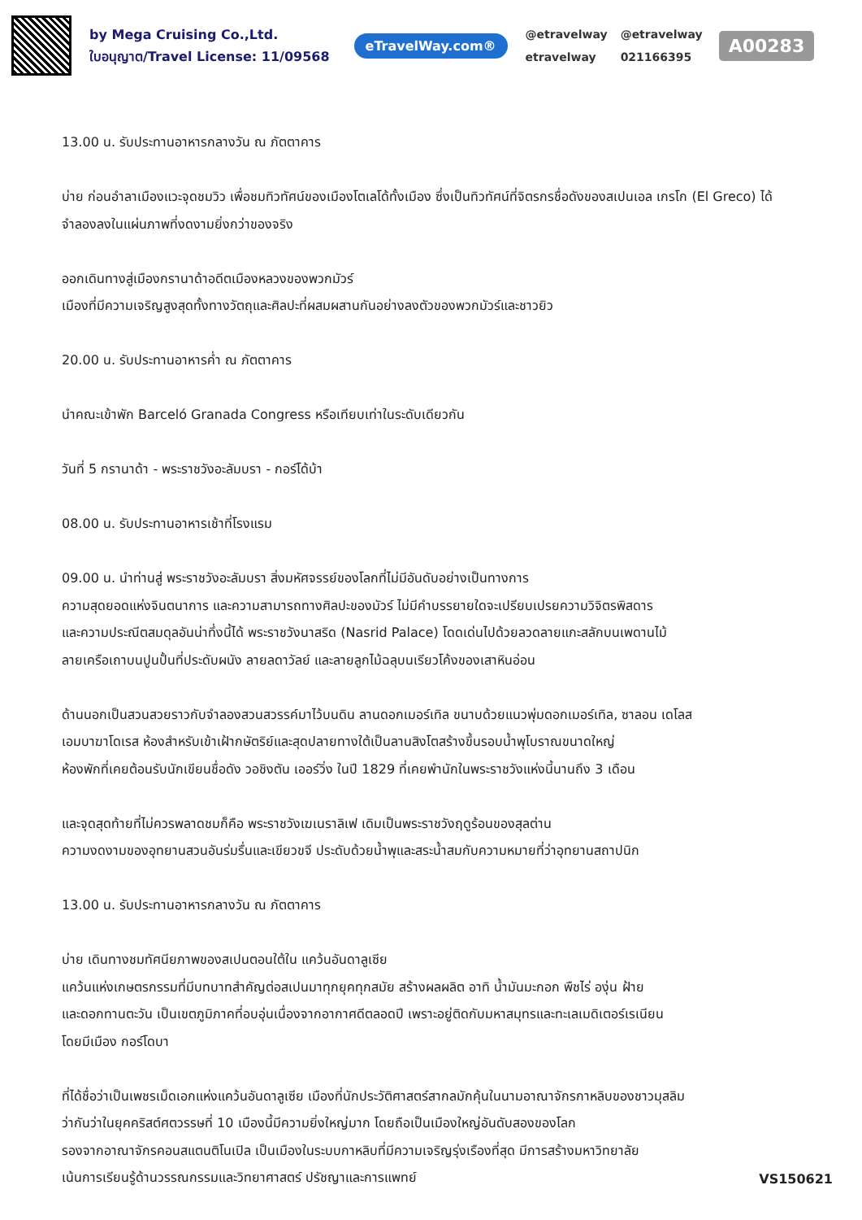by Mega Cruising Co.,Ltd.
ใบอนุญาต/Travel License: 11/09568
eTravelWay.com®
@etravelway @etravelway etravelway 021166395
A00283
13.00 น. รับประทานอาหารกลางวัน ณ ภัตตาคาร
บ่าย ก่อนอำลาเมืองแวะจุดชมวิว เพื่อชมทิวทัศน์ของเมืองโตเลโด้ทั้งเมือง ซึ่งเป็นทิวทัศน์ที่จิตรกรชื่อดังของสเปนเอล เกรโก (El Greco) ได้จำลองลงในแผ่นภาพที่งดงามยิ่งกว่าของจริง
ออกเดินทางสู่เมืองกรานาด้าอดีตเมืองหลวงของพวกมัวร์
เมืองที่มีความเจริญสูงสุดทั้งทางวัตถุและศิลปะที่ผสมผสานกันอย่างลงตัวของพวกมัวร์และชาวยิว
20.00 น. รับประทานอาหารค่ำ ณ ภัตตาคาร
นำคณะเข้าพัก Barceló Granada Congress หรือเทียบเท่าในระดับเดียวกัน
วันที่ 5 กรานาด้า - พระราชวังอะลัมบรา - กอร์โด้บ้า
08.00 น. รับประทานอาหารเช้าที่โรงแรม
09.00 น. นำท่านสู่ พระราชวังอะลัมบรา สิ่งมหัศจรรย์ของโลกที่ไม่มีอันดับอย่างเป็นทางการ
ความสุดยอดแห่งจินตนาการ และความสามารถทางศิลปะของมัวร์ ไม่มีคำบรรยายใดจะเปรียบเปรยความวิจิตรพิสดาร
และความประณีตสมดุลอันน่าทึ่งนี้ได้ พระราชวังนาสริด (Nasrid Palace) โดดเด่นไปด้วยลวดลายแกะสลักบนเพดานไม้
ลายเครือเถาบนปูนปั้นที่ประดับผนัง ลายลดาวัลย์ และลายลูกไม้ฉลุบนเรียวโค้งของเสาหินอ่อน
ด้านนอกเป็นสวนสวยราวกับจำลองสวนสวรรค์มาไว้บนดิน ลานดอกเมอร์เทิล ขนาบด้วยแนวพุ่มดอกเมอร์เทิล, ซาลอน เดโลส
เอมบาฆาโดเรส ห้องสำหรับเข้าเฝ้ากษัตริย์และสุดปลายทางใต้เป็นลานสิงโตสร้างขึ้นรอบน้ำพุโบราณขนาดใหญ่
ห้องพักที่เคยต้อนรับนักเขียนชื่อดัง วอชิงตัน เออร์วิ่ง ในปี 1829 ที่เคยพำนักในพระราชวังแห่งนี้นานถึง 3 เดือน
และจุดสุดท้ายที่ไม่ควรพลาดชมก็คือ พระราชวังเฆเนราลิเฟ เดิมเป็นพระราชวังฤดูร้อนของสุลต่าน
ความงดงามของอุทยานสวนอันร่มรื่นและเขียวขจี ประดับด้วยน้ำพุและสระน้ำสมกับความหมายที่ว่าอุทยานสถาปนิก
13.00 น. รับประทานอาหารกลางวัน ณ ภัตตาคาร
บ่าย เดินทางชมทัศนียภาพของสเปนตอนใต้ใน แคว้นอันดาลูเซีย
แคว้นแห่งเกษตรกรรมที่มีบทบาทสำคัญต่อสเปนมาทุกยุคทุกสมัย สร้างผลผลิต อาทิ น้ำมันมะกอก พืชไร่ องุ่น ฝ้าย
และดอกทานตะวัน เป็นเขตภูมิภาคที่อบอุ่นเนื่องจากอากาศดีตลอดปี เพราะอยู่ติดกับมหาสมุทรและทะเลเมดิเตอร์เรเนียน
โดยมีเมือง กอร์โดบา
ที่ได้ชื่อว่าเป็นเพชรเม็ดเอกแห่งแคว้นอันดาลูเซีย เมืองที่นักประวัติศาสตร์สากลมักคุ้นในนามอาณาจักรกาหลิบของชาวมุสลิม
ว่ากันว่าในยุคคริสต์ศตวรรษที่ 10 เมืองนี้มีความยิ่งใหญ่มาก โดยถือเป็นเมืองใหญ่อันดับสองของโลก
รองจากอาณาจักรคอนสแตนติโนเปิล เป็นเมืองในระบบกาหลิบที่มีความเจริญรุ่งเรืองที่สุด มีการสร้างมหาวิทยาลัย
เน้นการเรียนรู้ด้านวรรณกรรมและวิทยาศาสตร์ ปรัชญาและการแพทย์
VS150621